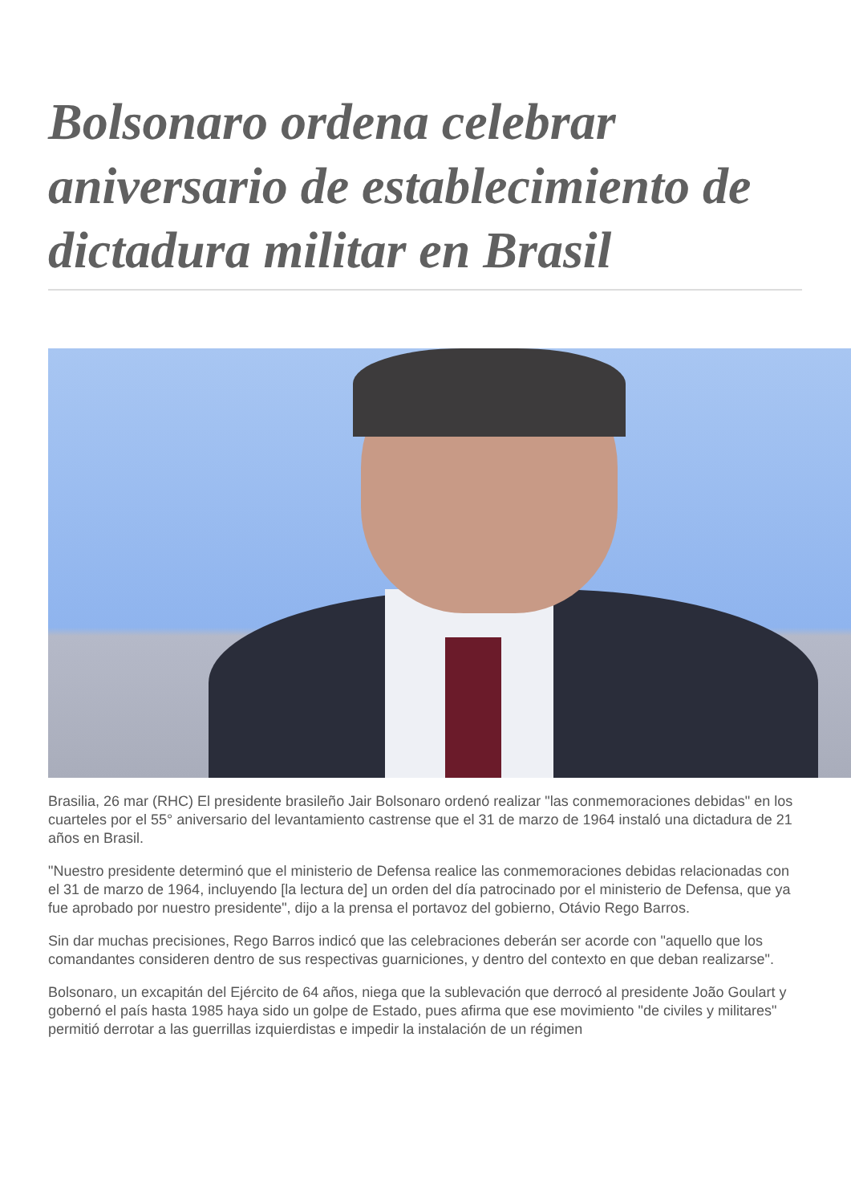Bolsonaro ordena celebrar aniversario de establecimiento de dictadura militar en Brasil
Brasilia, 26 mar (RHC) El presidente brasileño Jair Bolsonaro ordenó realizar "las conmemoraciones debidas" en los cuarteles por el 55° aniversario del levantamiento castrense que el 31 de marzo de 1964 instaló una dictadura de 21 años en Brasil.
"Nuestro presidente determinó que el ministerio de Defensa realice las conmemoraciones debidas relacionadas con el 31 de marzo de 1964, incluyendo [la lectura de] un orden del día patrocinado por el ministerio de Defensa, que ya fue aprobado por nuestro presidente", dijo a la prensa el portavoz del gobierno, Otávio Rego Barros.
Sin dar muchas precisiones, Rego Barros indicó que las celebraciones deberán ser acorde con "aquello que los comandantes consideren dentro de sus respectivas guarniciones, y dentro del contexto en que deban realizarse".
Bolsonaro, un excapitán del Ejército de 64 años, niega que la sublevación que derrocó al presidente João Goulart y gobernó el país hasta 1985 haya sido un golpe de Estado, pues afirma que ese movimiento "de civiles y militares" permitió derrotar a las guerrillas izquierdistas e impedir la instalación de un régimen